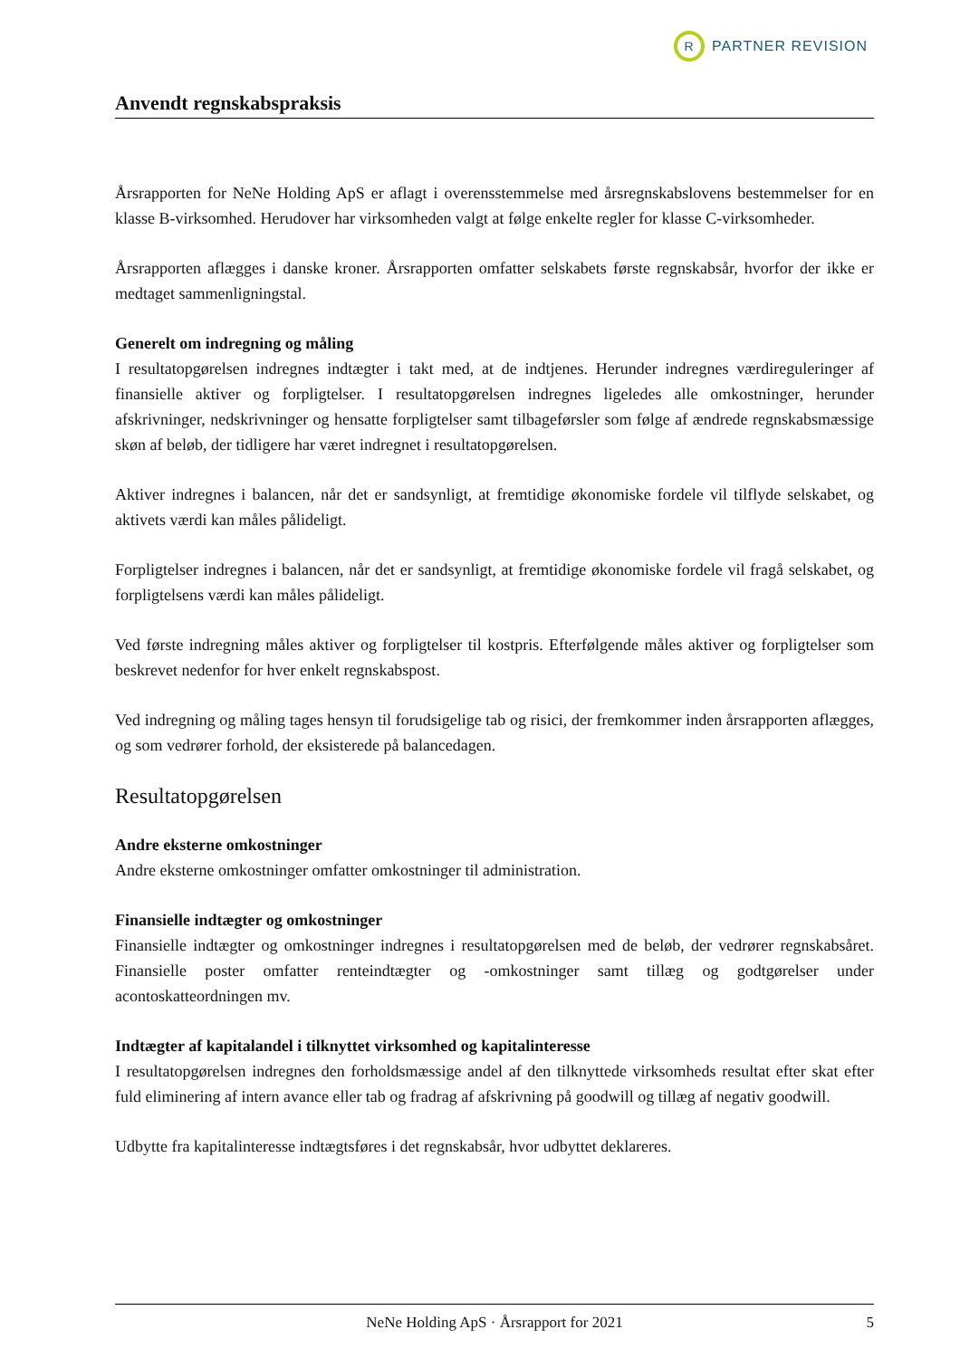R
PARTNER REVISION
Anvendt regnskabspraksis
Årsrapporten for NeNe Holding ApS er aflagt i overensstemmelse med årsregnskabslovens bestemmelser for en klasse B-virksomhed. Herudover har virksomheden valgt at følge enkelte regler for klasse C-virksomheder.
Årsrapporten aflægges i danske kroner. Årsrapporten omfatter selskabets første regnskabsår, hvorfor der ikke er medtaget sammenligningstal.
Generelt om indregning og måling
I resultatopgørelsen indregnes indtægter i takt med, at de indtjenes. Herunder indregnes værdireguleringer af finansielle aktiver og forpligtelser. I resultatopgørelsen indregnes ligeledes alle omkostninger, herunder afskrivninger, nedskrivninger og hensatte forpligtelser samt tilbageførsler som følge af ændrede regnskabsmæssige skøn af beløb, der tidligere har været indregnet i resultatopgørelsen.
Aktiver indregnes i balancen, når det er sandsynligt, at fremtidige økonomiske fordele vil tilflyde selskabet, og aktivets værdi kan måles pålideligt.
Forpligtelser indregnes i balancen, når det er sandsynligt, at fremtidige økonomiske fordele vil fragå selskabet, og forpligtelsens værdi kan måles pålideligt.
Ved første indregning måles aktiver og forpligtelser til kostpris. Efterfølgende måles aktiver og forpligtelser som beskrevet nedenfor for hver enkelt regnskabspost.
Ved indregning og måling tages hensyn til forudsigelige tab og risici, der fremkommer inden årsrapporten aflægges, og som vedrører forhold, der eksisterede på balancedagen.
Resultatopgørelsen
Andre eksterne omkostninger
Andre eksterne omkostninger omfatter omkostninger til administration.
Finansielle indtægter og omkostninger
Finansielle indtægter og omkostninger indregnes i resultatopgørelsen med de beløb, der vedrører regnskabsåret. Finansielle poster omfatter renteindtægter og -omkostninger samt tillæg og godtgørelser under acontoskatteordningen mv.
Indtægter af kapitalandel i tilknyttet virksomhed og kapitalinteresse
I resultatopgørelsen indregnes den forholdsmæssige andel af den tilknyttede virksomheds resultat efter skat efter fuld eliminering af intern avance eller tab og fradrag af afskrivning på goodwill og tillæg af negativ goodwill.
Udbytte fra kapitalinteresse indtægtsføres i det regnskabsår, hvor udbyttet deklareres.
NeNe Holding ApS · Årsrapport for 2021 5